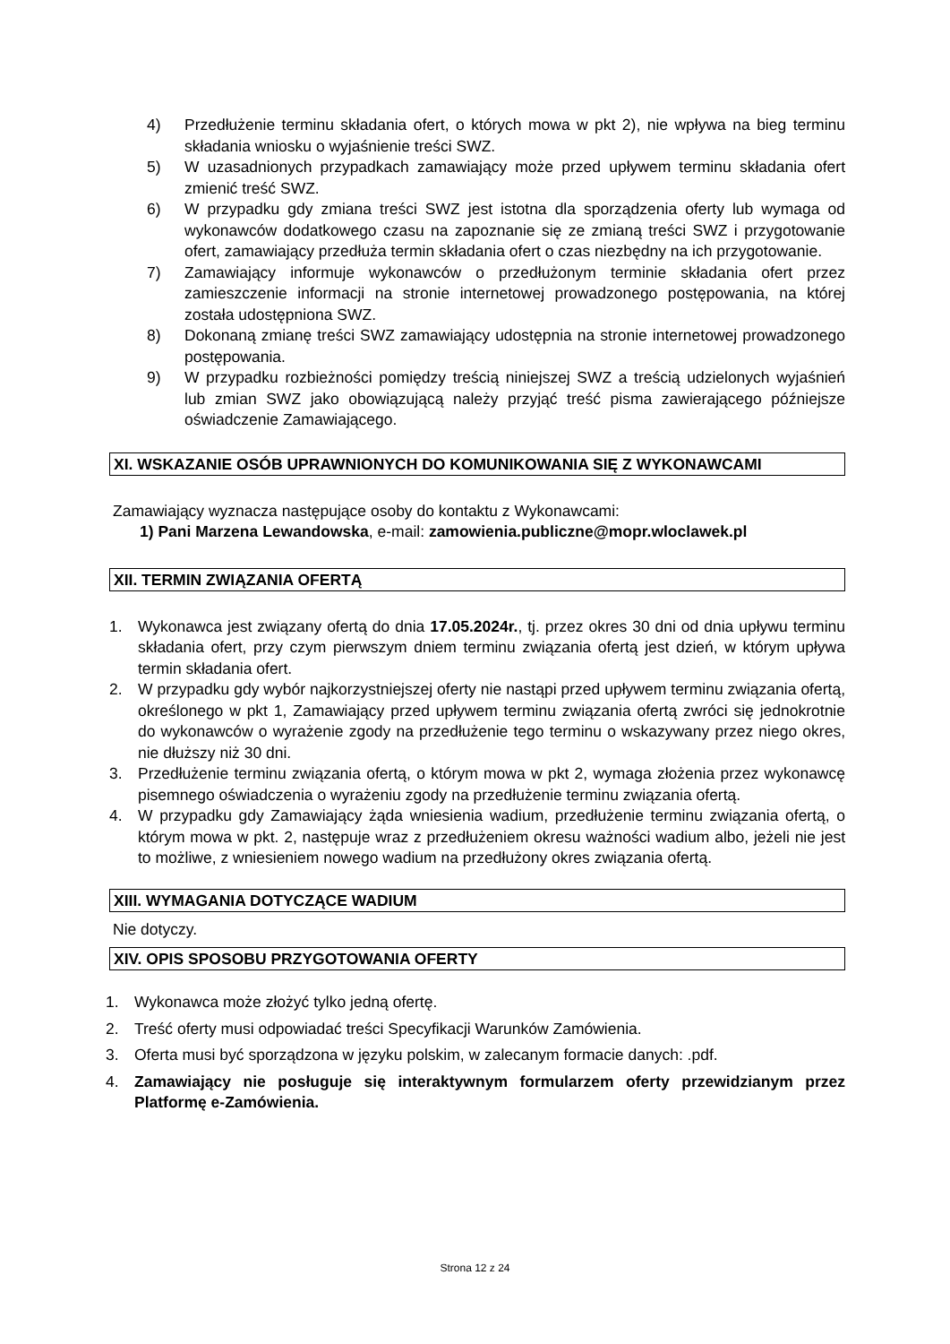4) Przedłużenie terminu składania ofert, o których mowa w pkt 2), nie wpływa na bieg terminu składania wniosku o wyjaśnienie treści SWZ.
5) W uzasadnionych przypadkach zamawiający może przed upływem terminu składania ofert zmienić treść SWZ.
6) W przypadku gdy zmiana treści SWZ jest istotna dla sporządzenia oferty lub wymaga od wykonawców dodatkowego czasu na zapoznanie się ze zmianą treści SWZ i przygotowanie ofert, zamawiający przedłuża termin składania ofert o czas niezbędny na ich przygotowanie.
7) Zamawiający informuje wykonawców o przedłużonym terminie składania ofert przez zamieszczenie informacji na stronie internetowej prowadzonego postępowania, na której została udostępniona SWZ.
8) Dokonaną zmianę treści SWZ zamawiający udostępnia na stronie internetowej prowadzonego postępowania.
9) W przypadku rozbieżności pomiędzy treścią niniejszej SWZ a treścią udzielonych wyjaśnień lub zmian SWZ jako obowiązującą należy przyjąć treść pisma zawierającego późniejsze oświadczenie Zamawiającego.
XI. WSKAZANIE OSÓB UPRAWNIONYCH DO KOMUNIKOWANIA SIĘ Z WYKONAWCAMI
Zamawiający wyznacza następujące osoby do kontaktu z Wykonawcami:
1) Pani Marzena Lewandowska, e-mail: zamowienia.publiczne@mopr.wloclawek.pl
XII. TERMIN ZWIĄZANIA OFERTĄ
1. Wykonawca jest związany ofertą do dnia 17.05.2024r., tj. przez okres 30 dni od dnia upływu terminu składania ofert, przy czym pierwszym dniem terminu związania ofertą jest dzień, w którym upływa termin składania ofert.
2. W przypadku gdy wybór najkorzystniejszej oferty nie nastąpi przed upływem terminu związania ofertą, określonego w pkt 1, Zamawiający przed upływem terminu związania ofertą zwróci się jednokrotnie do wykonawców o wyrażenie zgody na przedłużenie tego terminu o wskazywany przez niego okres, nie dłuższy niż 30 dni.
3. Przedłużenie terminu związania ofertą, o którym mowa w pkt 2, wymaga złożenia przez wykonawcę pisemnego oświadczenia o wyrażeniu zgody na przedłużenie terminu związania ofertą.
4. W przypadku gdy Zamawiający żąda wniesienia wadium, przedłużenie terminu związania ofertą, o którym mowa w pkt. 2, następuje wraz z przedłużeniem okresu ważności wadium albo, jeżeli nie jest to możliwe, z wniesieniem nowego wadium na przedłużony okres związania ofertą.
XIII. WYMAGANIA DOTYCZĄCE WADIUM
Nie dotyczy.
XIV. OPIS SPOSOBU PRZYGOTOWANIA OFERTY
1. Wykonawca może złożyć tylko jedną ofertę.
2. Treść oferty musi odpowiadać treści Specyfikacji Warunków Zamówienia.
3. Oferta musi być sporządzona w języku polskim, w zalecanym formacie danych: .pdf.
4. Zamawiający nie posługuje się interaktywnym formularzem oferty przewidzianym przez Platformę e-Zamówienia.
Strona 12 z 24